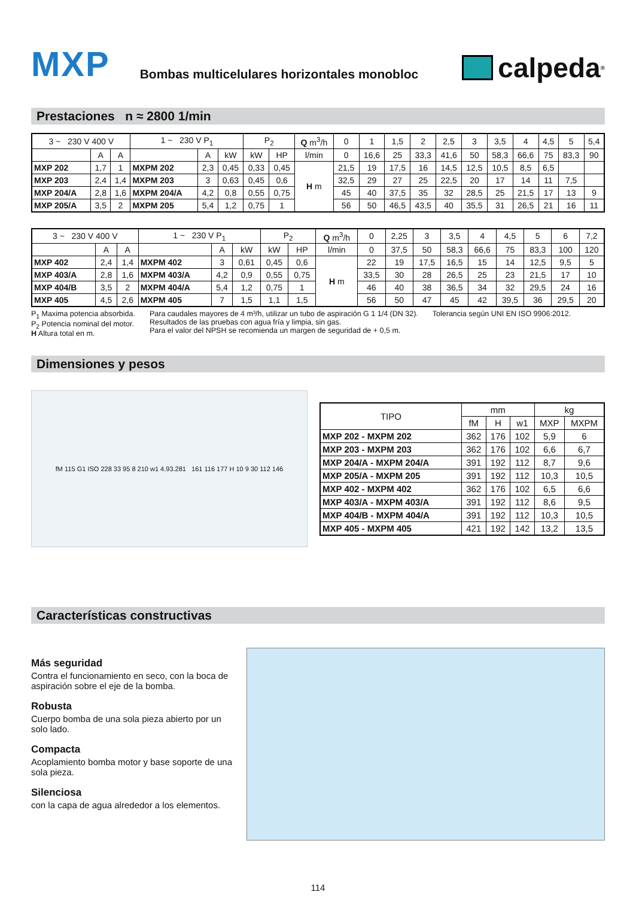MXP
Bombas multicelulares horizontales monobloc
calpeda<sup>®</sup>
Prestaciones n ≈ 2800 1/min
| 3 ~ 230 V 400 V | | | 1 ~ 230 V P<sub>1</sub> | | | P<sub>2</sub> | | Q m<sup>3</sup>/h | 0 | 1 | 1,5 | 2 | 2,5 | 3 | 3,5 | 4 | 4,5 | 5 | 5,4 |
| | A | A | | A | kW | kW | HP | l/min | 0 | 16,6 | 25 | 33,3 | 41,6 | 50 | 58,3 | 66,6 | 75 | 83,3 | 90 |
| MXP 202 | 1,7 | 1 | MXPM 202 | 2,3 | 0,45 | 0,33 | 0,45 | H m | 21,5 | 19 | 17,5 | 16 | 14,5 | 12,5 | 10,5 | 8,5 | 6,5 | | |
| MXP 203 | 2,4 | 1,4 | MXPM 203 | 3 | 0,63 | 0,45 | 0,6 | | 32,5 | 29 | 27 | 25 | 22,5 | 20 | 17 | 14 | 11 | 7,5 | |
| MXP 204/A | 2,8 | 1,6 | MXPM 204/A | 4,2 | 0,8 | 0,55 | 0,75 | | 45 | 40 | 37,5 | 35 | 32 | 28,5 | 25 | 21,5 | 17 | 13 | 9 |
| MXP 205/A | 3,5 | 2 | MXPM 205 | 5,4 | 1,2 | 0,75 | 1 | | 56 | 50 | 46,5 | 43,5 | 40 | 35,5 | 31 | 26,5 | 21 | 16 | 11 |
| 3 ~ 230 V 400 V | | | 1 ~ 230 V P<sub>1</sub> | | | P<sub>2</sub> | | Q m<sup>3</sup>/h | 0 | 2,25 | 3 | 3,5 | 4 | 4,5 | 5 | 6 | 7,2 |
| | A | A | | A | kW | kW | HP | l/min | 0 | 37,5 | 50 | 58,3 | 66,6 | 75 | 83,3 | 100 | 120 |
| MXP 402 | 2,4 | 1,4 | MXPM 402 | 3 | 0,61 | 0,45 | 0,6 | H m | 22 | 19 | 17,5 | 16,5 | 15 | 14 | 12,5 | 9,5 | 5 |
| MXP 403/A | 2,8 | 1,6 | MXPM 403/A | 4,2 | 0,9 | 0,55 | 0,75 | | 33,5 | 30 | 28 | 26,5 | 25 | 23 | 21,5 | 17 | 10 |
| MXP 404/B | 3,5 | 2 | MXPM 404/A | 5,4 | 1,2 | 0,75 | 1 | | 46 | 40 | 38 | 36,5 | 34 | 32 | 29,5 | 24 | 16 |
| MXP 405 | 4,5 | 2,6 | MXPM 405 | 7 | 1,5 | 1,1 | 1,5 | | 56 | 50 | 47 | 45 | 42 | 39,5 | 36 | 29,5 | 20 |
P<sub>1</sub> Maxima potencia absorbida.
P<sub>2</sub> Potencia nominal del motor.
H Altura total en m.
Para caudales mayores de 4 m³/h, utilizar un tubo de aspiración G 1 1/4 (DN 32).
Resultados de las pruebas con agua fría y limpia, sin gas.
Para el valor del NPSH se recomienda un margen de seguridad de + 0,5 m.
Tolerancia según UNI EN ISO 9906:2012.
Dimensiones y pesos
fM 115 G1 ISO 228 33 95 8 210 w1 4.93.281 161 116 177 H 10 9 30 112 146
| TIPO | mm | | | kg | |
| | fM | H | w1 | MXP | MXPM |
| MXP 202 - MXPM 202 | 362 | 176 | 102 | 5,9 | 6 |
| MXP 203 - MXPM 203 | 362 | 176 | 102 | 6,6 | 6,7 |
| MXP 204/A - MXPM 204/A | 391 | 192 | 112 | 8,7 | 9,6 |
| MXP 205/A - MXPM 205 | 391 | 192 | 112 | 10,3 | 10,5 |
| MXP 402 - MXPM 402 | 362 | 176 | 102 | 6,5 | 6,6 |
| MXP 403/A - MXPM 403/A | 391 | 192 | 112 | 8,6 | 9,5 |
| MXP 404/B - MXPM 404/A | 391 | 192 | 112 | 10,3 | 10,5 |
| MXP 405 - MXPM 405 | 421 | 192 | 142 | 13,2 | 13,5 |
Características constructivas
Más seguridad
Contra el funcionamiento en seco, con la boca de aspiración sobre el eje de la bomba.
Robusta
Cuerpo bomba de una sola pieza abierto por un solo lado.
Compacta
Acoplamiento bomba motor y base soporte de una sola pieza.
Silenciosa
con la capa de agua alrededor a los elementos.
114